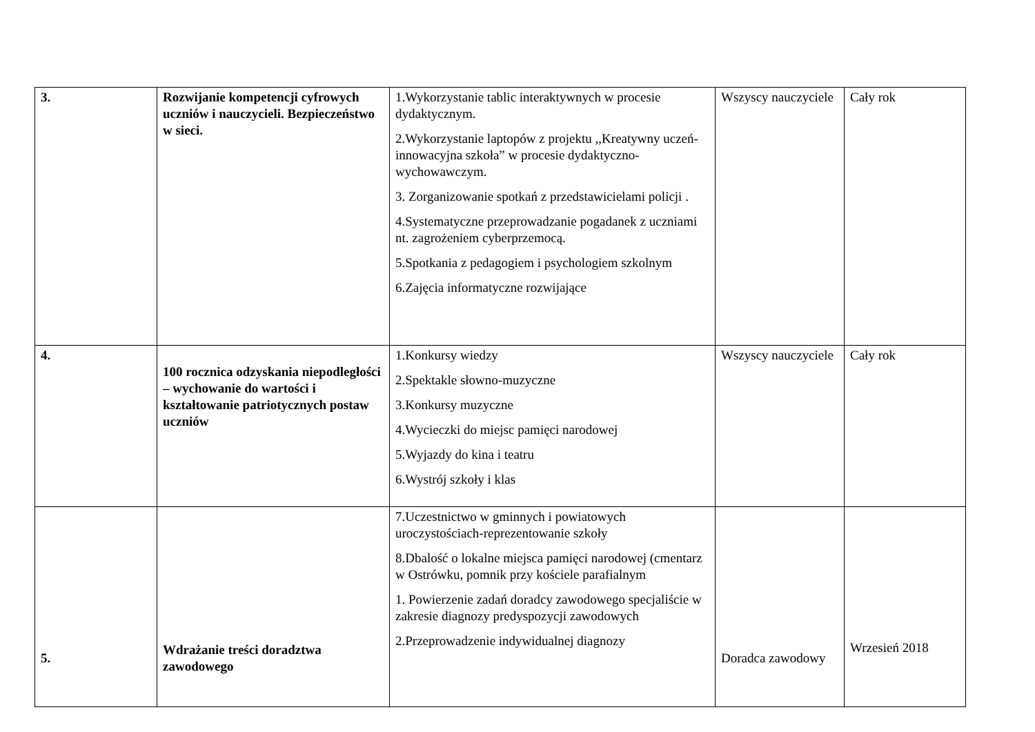| 3. | Rozwijanie kompetencji cyfrowych uczniów i nauczycieli. Bezpieczeństwo w sieci. | 1.Wykorzystanie tablic interaktywnych w procesie dydaktycznym. 2.Wykorzystanie laptopów z projektu ,,Kreatywny uczeń- innowacyjna szkoła” w procesie dydaktyczno-wychowawczym. 3. Zorganizowanie spotkań z przedstawicielami policji . 4.Systematyczne przeprowadzanie pogadanek z uczniami nt. zagrożeniem cyberprzemocą. 5.Spotkania z pedagogiem i psychologiem szkolnym 6.Zajęcia informatyczne rozwijające | Wszyscy nauczyciele | Cały rok |
| 4. | 100 rocznica odzyskania niepodległości – wychowanie do wartości i kształtowanie patriotycznych postaw uczniów | 1.Konkursy wiedzy 2.Spektakle słowno-muzyczne 3.Konkursy muzyczne 4.Wycieczki do miejsc pamięci narodowej 5.Wyjazdy do kina i teatru 6.Wystrój szkoły i klas | Wszyscy nauczyciele | Cały rok |
| 5. | Wdrażanie treści doradztwa zawodowego | 7.Uczestnictwo w gminnych i powiatowych uroczystościach-reprezentowanie szkoły 8.Dbalość o lokalne miejsca pamięci narodowej (cmentarz w Ostrówku, pomnik przy kościele parafialnym 1. Powierzenie zadań doradcy zawodowego specjaliście w zakresie diagnozy predyspozycji zawodowych 2.Przeprowadzenie indywidualnej diagnozy | Doradca zawodowy | Wrzesień 2018 |